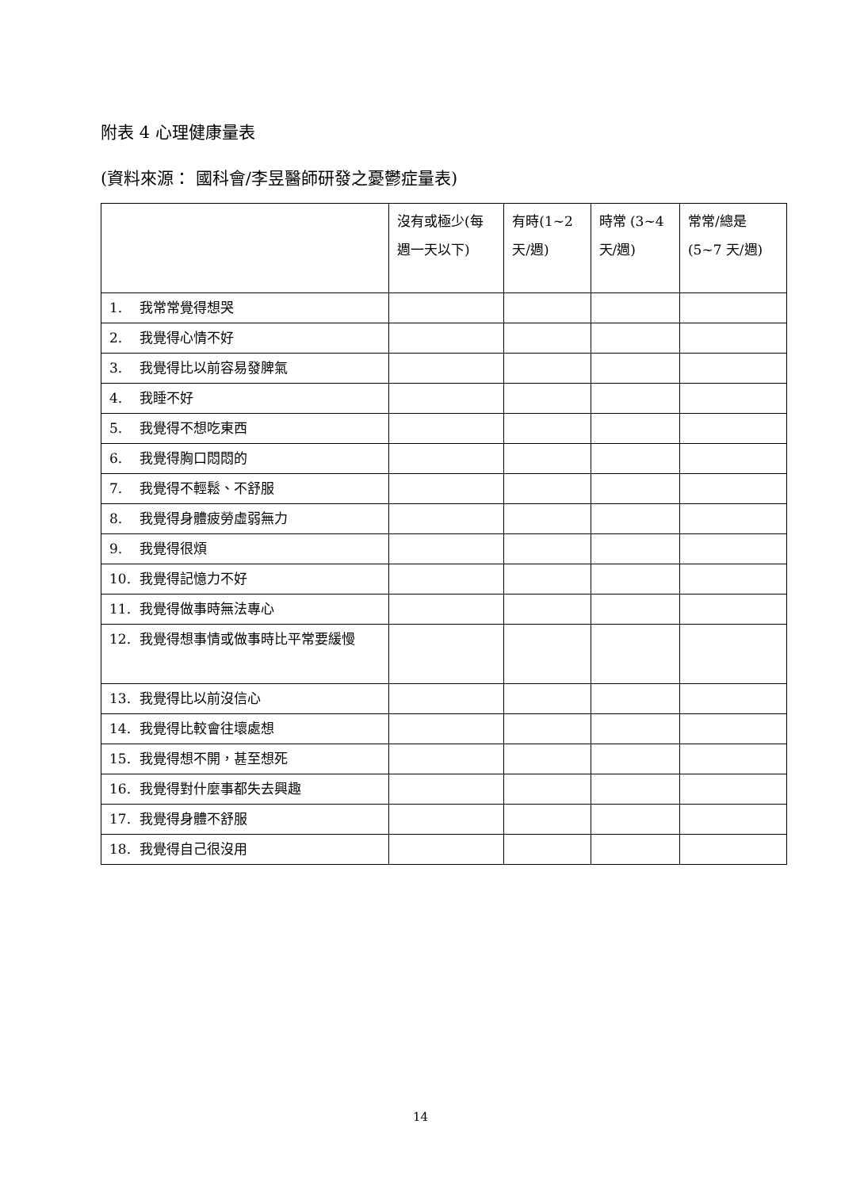附表 4 心理健康量表
(資料來源： 國科會/李昱醫師研發之憂鬱症量表)
| | 沒有或極少(每週一天以下) | 有時(1~2天/週) | 時常 (3~4天/週) | 常常/總是(5~7 天/週) |
| --- | --- | --- | --- | --- |
| 1. 我常常覺得想哭 | | | | |
| 2. 我覺得心情不好 | | | | |
| 3. 我覺得比以前容易發脾氣 | | | | |
| 4. 我睡不好 | | | | |
| 5. 我覺得不想吃東西 | | | | |
| 6. 我覺得胸口悶悶的 | | | | |
| 7. 我覺得不輕鬆、不舒服 | | | | |
| 8. 我覺得身體疲勞虛弱無力 | | | | |
| 9. 我覺得很煩 | | | | |
| 10. 我覺得記憶力不好 | | | | |
| 11. 我覺得做事時無法專心 | | | | |
| 12. 我覺得想事情或做事時比平常要緩慢 | | | | |
| 13. 我覺得比以前沒信心 | | | | |
| 14. 我覺得比較會往壞處想 | | | | |
| 15. 我覺得想不開，甚至想死 | | | | |
| 16. 我覺得對什麼事都失去興趣 | | | | |
| 17. 我覺得身體不舒服 | | | | |
| 18. 我覺得自己很沒用 | | | | |
14